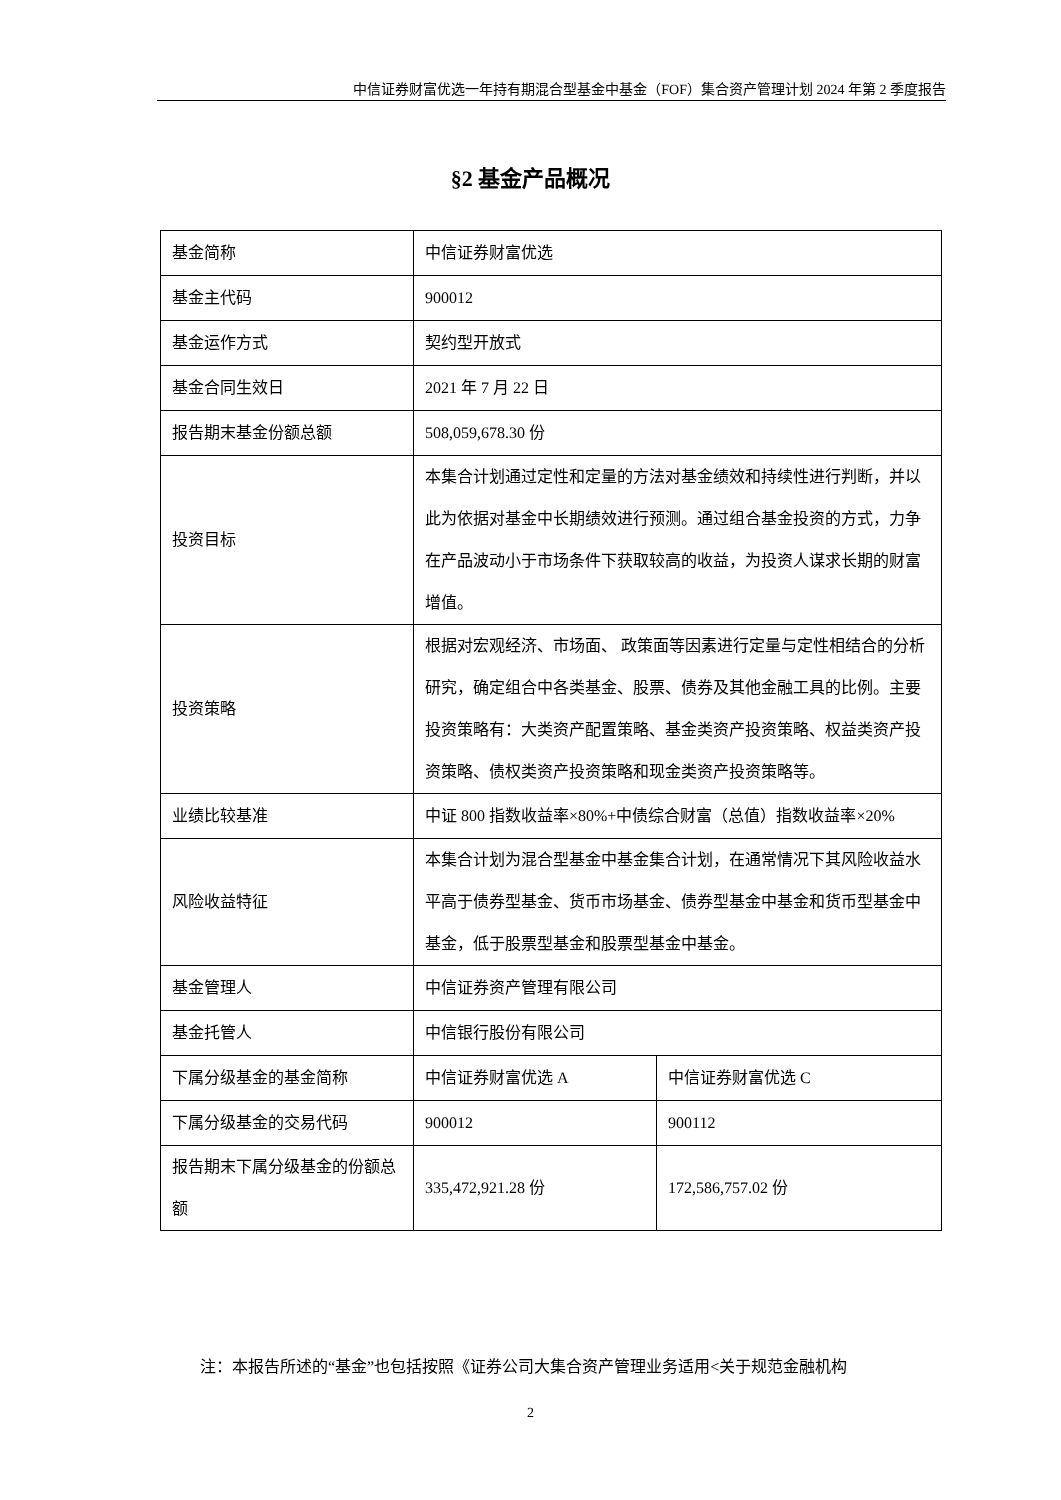中信证券财富优选一年持有期混合型基金中基金（FOF）集合资产管理计划 2024 年第 2 季度报告
§2 基金产品概况
| 基金简称 | 中信证券财富优选 | |
| 基金主代码 | 900012 | |
| 基金运作方式 | 契约型开放式 | |
| 基金合同生效日 | 2021 年 7 月 22 日 | |
| 报告期末基金份额总额 | 508,059,678.30 份 | |
| 投资目标 | 本集合计划通过定性和定量的方法对基金绩效和持续性进行判断，并以此为依据对基金中长期绩效进行预测。通过组合基金投资的方式，力争在产品波动小于市场条件下获取较高的收益，为投资人谋求长期的财富增值。 | |
| 投资策略 | 根据对宏观经济、市场面、 政策面等因素进行定量与定性相结合的分析研究，确定组合中各类基金、股票、债券及其他金融工具的比例。主要投资策略有：大类资产配置策略、基金类资产投资策略、权益类资产投资策略、债权类资产投资策略和现金类资产投资策略等。 | |
| 业绩比较基准 | 中证 800 指数收益率×80%+中债综合财富（总值）指数收益率×20% | |
| 风险收益特征 | 本集合计划为混合型基金中基金集合计划，在通常情况下其风险收益水平高于债券型基金、货币市场基金、债券型基金中基金和货币型基金中基金，低于股票型基金和股票型基金中基金。 | |
| 基金管理人 | 中信证券资产管理有限公司 | |
| 基金托管人 | 中信银行股份有限公司 | |
| 下属分级基金的基金简称 | 中信证券财富优选 A | 中信证券财富优选 C |
| 下属分级基金的交易代码 | 900012 | 900112 |
| 报告期末下属分级基金的份额总额 | 335,472,921.28 份 | 172,586,757.02 份 |
注：本报告所述的“基金”也包括按照《证券公司大集合资产管理业务适用<关于规范金融机构
2